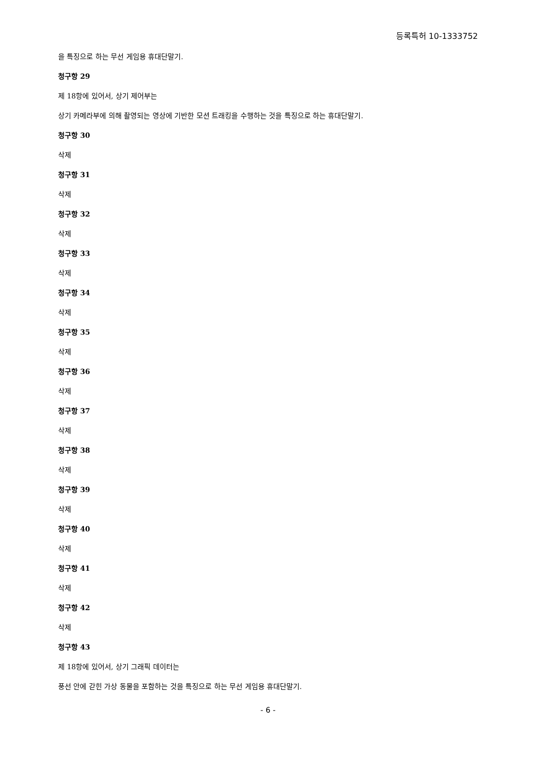등록특허 10-1333752
을 특징으로 하는 무선 게임용 휴대단말기.
청구항 29
제 18항에 있어서, 상기 제어부는
상기 카메라부에 의해 촬영되는 영상에 기반한 모션 트래킹을 수행하는 것을 특징으로 하는 휴대단말기.
청구항 30
삭제
청구항 31
삭제
청구항 32
삭제
청구항 33
삭제
청구항 34
삭제
청구항 35
삭제
청구항 36
삭제
청구항 37
삭제
청구항 38
삭제
청구항 39
삭제
청구항 40
삭제
청구항 41
삭제
청구항 42
삭제
청구항 43
제 18항에 있어서, 상기 그래픽 데이터는
풍선 안에 갇힌 가상 동물을 포함하는 것을 특징으로 하는 무선 게임용 휴대단말기.
- 6 -